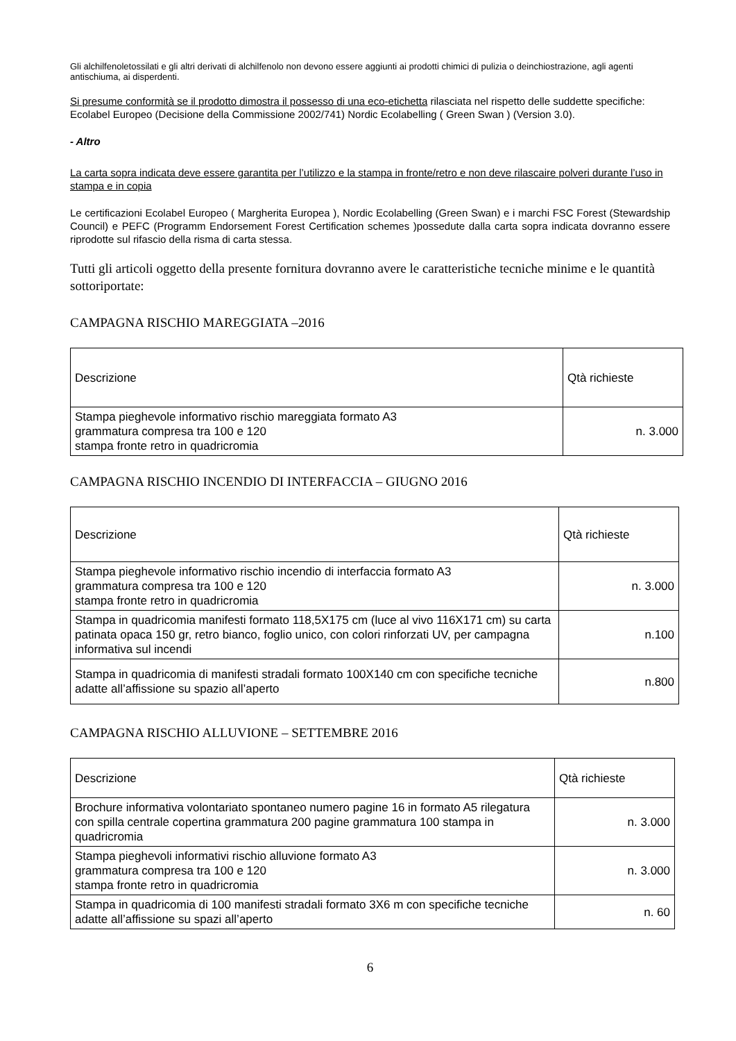Gli alchilfenoletossilati e gli altri derivati di alchilfenolo non devono essere aggiunti ai prodotti chimici di pulizia o deinchiostrazione, agli agenti antischiuma, ai disperdenti.
Si presume conformità se il prodotto dimostra il possesso di una eco-etichetta rilasciata nel rispetto delle suddette specifiche: Ecolabel Europeo (Decisione della Commissione 2002/741) Nordic Ecolabelling ( Green Swan ) (Version 3.0).
- Altro
La carta sopra indicata deve essere garantita per l’utilizzo e la stampa in fronte/retro e non deve rilascaire polveri durante l’uso in stampa e in copia
Le certificazioni Ecolabel Europeo ( Margherita Europea ), Nordic Ecolabelling (Green Swan) e i marchi FSC Forest (Stewardship Council) e PEFC (Programm Endorsement Forest Certification schemes )possedute dalla carta sopra indicata dovranno essere riprodotte sul rifascio della risma di carta stessa.
Tutti gli articoli oggetto della presente fornitura dovranno avere le caratteristiche tecniche minime e le quantità sottoriportate:
CAMPAGNA RISCHIO MAREGGIATA –2016
| Descrizione | Qtà richieste |
| Stampa pieghevole informativo rischio mareggiata formato A3 grammatura compresa tra 100 e 120 stampa fronte retro in quadricromia | n. 3.000 |
CAMPAGNA RISCHIO INCENDIO DI INTERFACCIA – GIUGNO 2016
| Descrizione | Qtà richieste |
| Stampa pieghevole informativo rischio incendio di interfaccia formato A3 grammatura compresa tra 100 e 120 stampa fronte retro in quadricromia | n. 3.000 |
| Stampa in quadricomia manifesti formato 118,5X175 cm (luce al vivo 116X171 cm) su carta patinata opaca 150 gr, retro bianco, foglio unico, con colori rinforzati UV, per campagna informativa sul incendi | n.100 |
| Stampa in quadricomia di manifesti stradali formato 100X140 cm con specifiche tecniche adatte all’affissione su spazio all’aperto | n.800 |
CAMPAGNA RISCHIO ALLUVIONE – SETTEMBRE 2016
| Descrizione | Qtà richieste |
| Brochure informativa volontariato spontaneo numero pagine 16 in formato A5 rilegatura con spilla centrale copertina grammatura 200 pagine grammatura 100 stampa in quadricromia | n. 3.000 |
| Stampa pieghevoli informativi rischio alluvione formato A3 grammatura compresa tra 100 e 120 stampa fronte retro in quadricromia | n. 3.000 |
| Stampa in quadricomia di 100 manifesti stradali formato 3X6 m con specifiche tecniche adatte all’affissione su spazi all’aperto | n. 60 |
6